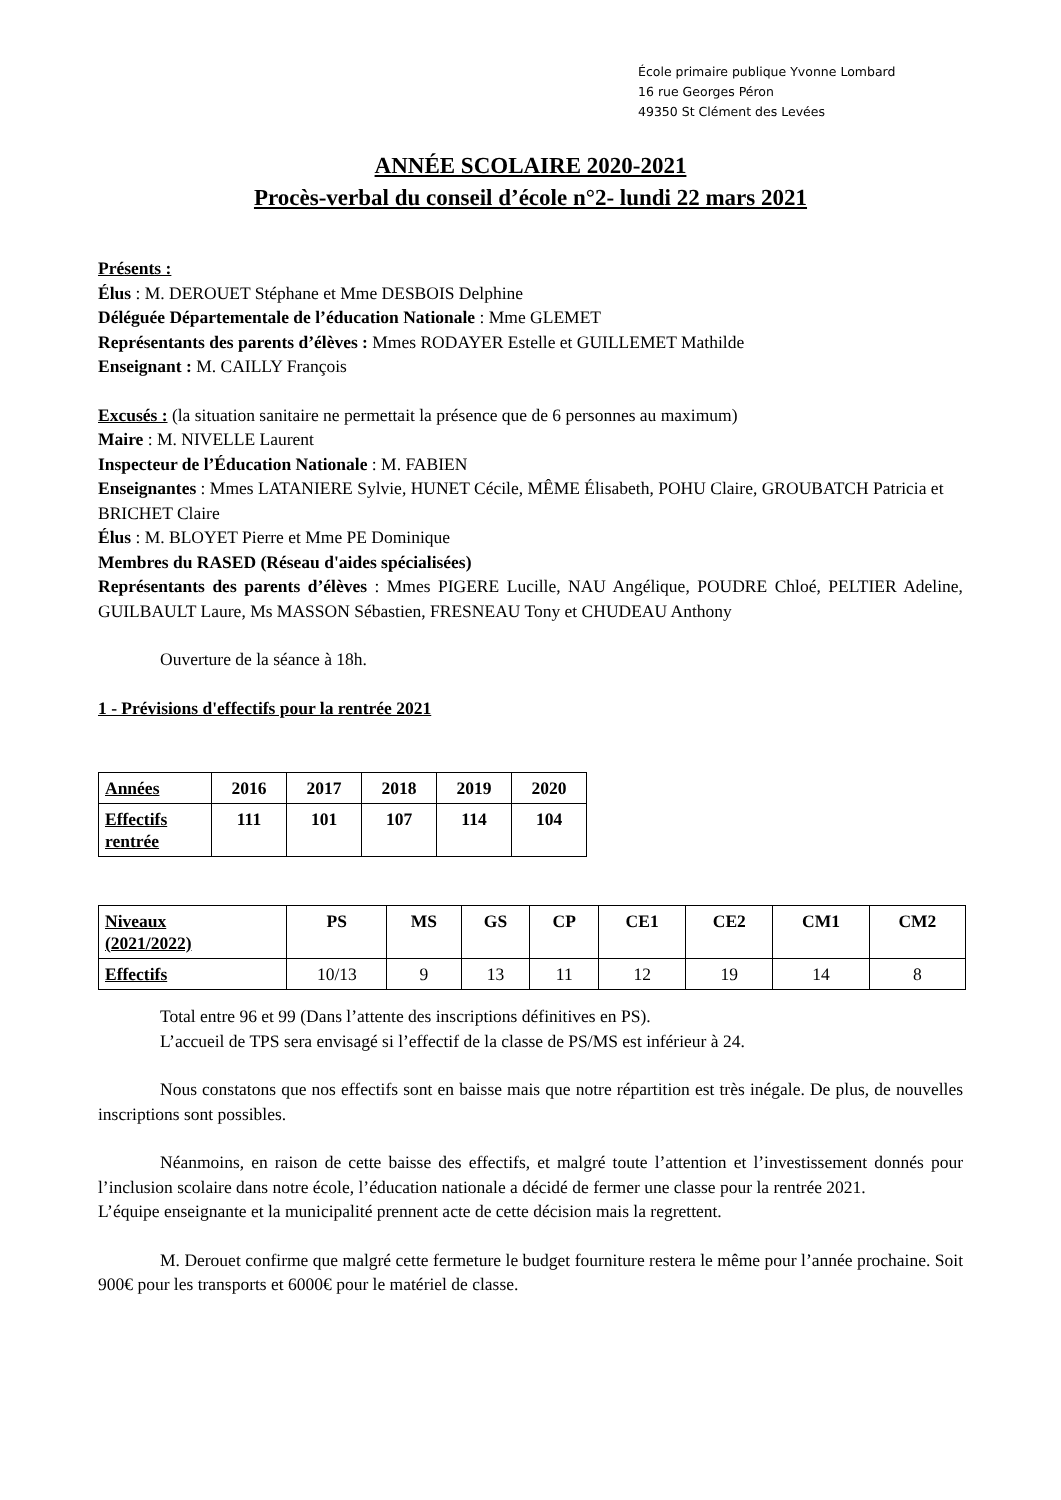École primaire publique Yvonne Lombard
16 rue Georges Péron
49350 St Clément des Levées
ANNÉE SCOLAIRE 2020-2021
Procès-verbal du conseil d’école n°2- lundi 22 mars 2021
Présents :
Élus : M. DEROUET Stéphane et Mme DESBOIS Delphine
Déléguée Départementale de l’éducation Nationale : Mme GLEMET
Représentants des parents d’élèves : Mmes RODAYER Estelle et GUILLEMET Mathilde
Enseignant : M. CAILLY François
Excusés : (la situation sanitaire ne permettait la présence que de 6 personnes au maximum)
Maire : M. NIVELLE Laurent
Inspecteur de l’Éducation Nationale : M. FABIEN
Enseignantes : Mmes LATANIERE Sylvie, HUNET Cécile, MÊME Élisabeth, POHU Claire, GROUBATCH Patricia et BRICHET Claire
Élus : M. BLOYET Pierre et Mme PE Dominique
Membres du RASED (Réseau d'aides spécialisées)
Représentants des parents d’élèves : Mmes PIGERE Lucille, NAU Angélique, POUDRE Chloé, PELTIER Adeline, GUILBAULT Laure, Ms MASSON Sébastien, FRESNEAU Tony et CHUDEAU Anthony
Ouverture de la séance à 18h.
1 - Prévisions d'effectifs pour la rentrée 2021
| Années | 2016 | 2017 | 2018 | 2019 | 2020 |
| --- | --- | --- | --- | --- | --- |
| Effectifs rentrée | 111 | 101 | 107 | 114 | 104 |
| Niveaux (2021/2022) | PS | MS | GS | CP | CE1 | CE2 | CM1 | CM2 |
| --- | --- | --- | --- | --- | --- | --- | --- | --- |
| Effectifs | 10/13 | 9 | 13 | 11 | 12 | 19 | 14 | 8 |
Total entre 96 et 99 (Dans l’attente des inscriptions définitives en PS).
L’accueil de TPS sera envisagé si l’effectif de la classe de PS/MS est inférieur à 24.
Nous constatons que nos effectifs sont en baisse mais que notre répartition est très inégale. De plus, de nouvelles inscriptions sont possibles.
Néanmoins, en raison de cette baisse des effectifs, et malgré toute l’attention et l’investissement donnés pour l’inclusion scolaire dans notre école, l’éducation nationale a décidé de fermer une classe pour la rentrée 2021.
L’équipe enseignante et la municipalité prennent acte de cette décision mais la regrettent.
M. Derouet confirme que malgré cette fermeture le budget fourniture restera le même pour l’année prochaine. Soit 900€ pour les transports et 6000€ pour le matériel de classe.